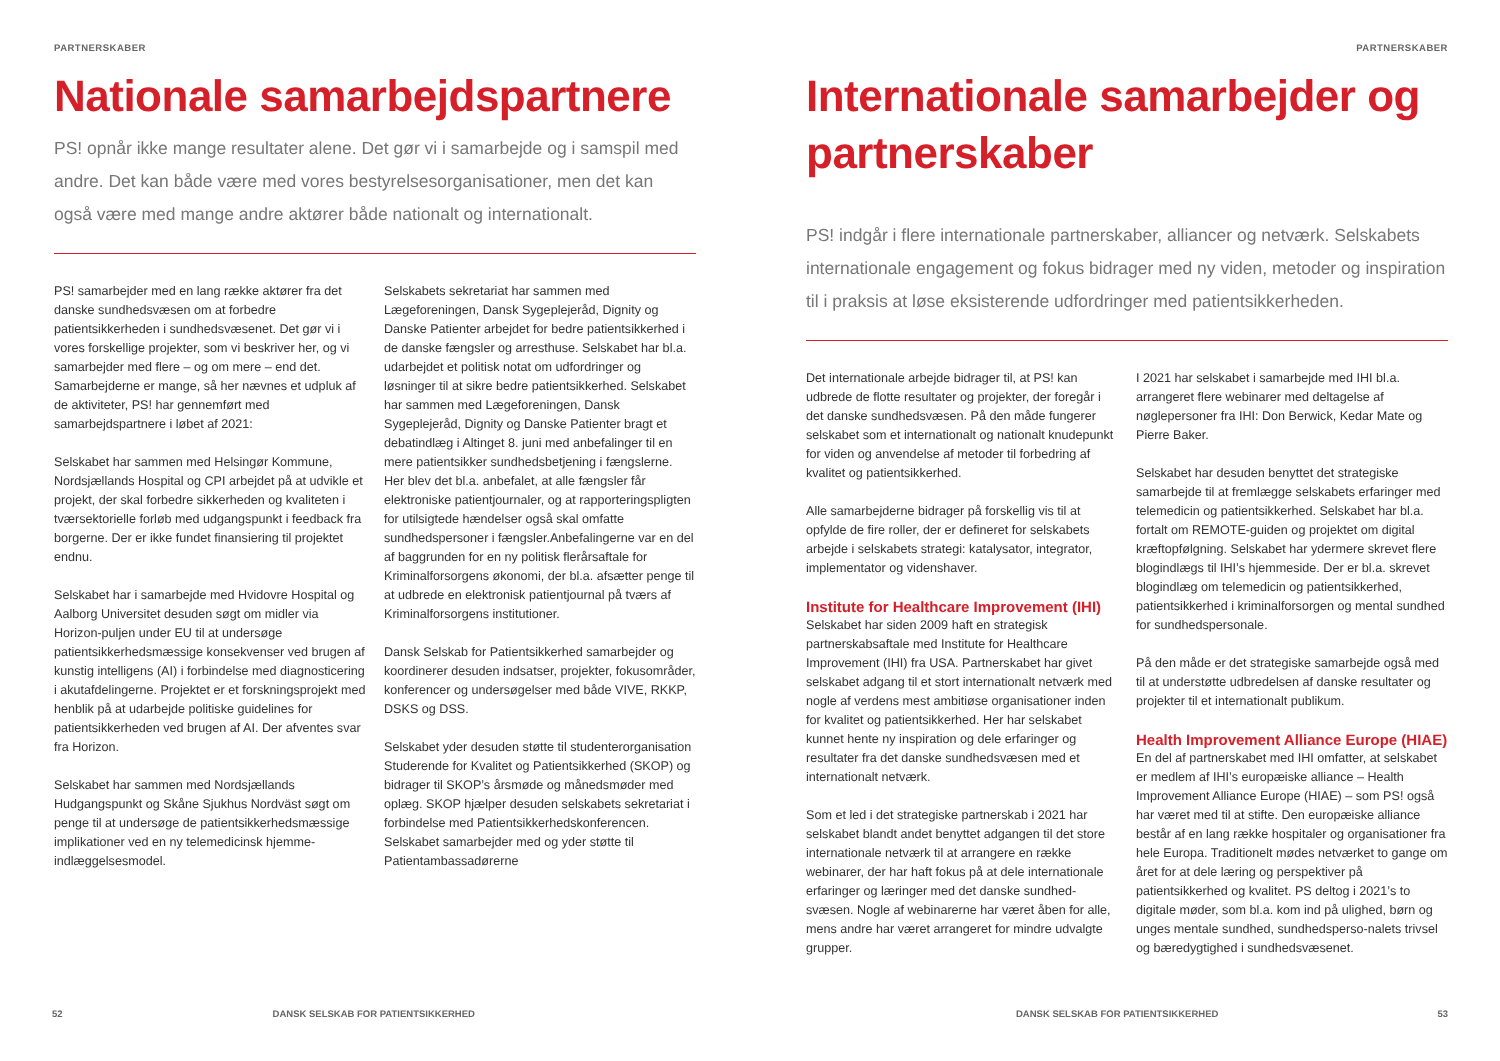PARTNERSKABER
Nationale samarbejdspartnere
PS! opnår ikke mange resultater alene. Det gør vi i samarbejde og i samspil med andre. Det kan både være med vores bestyrelsesorganisationer, men det kan også være med mange andre aktører både nationalt og internationalt.
PS! samarbejder med en lang række aktører fra det danske sundhedsvæsen om at forbedre patientsikkerheden i sundhedsvæsenet. Det gør vi i vores forskellige projekter, som vi beskriver her, og vi samarbejder med flere – og om mere – end det. Samarbejderne er mange, så her nævnes et udpluk af de aktiviteter, PS! har gennemført med samarbejdspartnere i løbet af 2021:
Selskabet har sammen med Helsingør Kommune, Nordsjællands Hospital og CPI arbejdet på at udvikle et projekt, der skal forbedre sikkerheden og kvaliteten i tværsektorielle forløb med udgangspunkt i feedback fra borgerne. Der er ikke fundet finansiering til projektet endnu.
Selskabet har i samarbejde med Hvidovre Hospital og Aalborg Universitet desuden søgt om midler via Horizon-puljen under EU til at undersøge patientsikkerhedsmæssige konsekvenser ved brugen af kunstig intelligens (AI) i forbindelse med diagnosticering i akutafdelingerne. Projektet er et forskningsprojekt med henblik på at udarbejde politiske guidelines for patientsikkerheden ved brugen af AI. Der afventes svar fra Horizon.
Selskabet har sammen med Nordsjællands Hudgangspunkt og Skåne Sjukhus Nordväst søgt om penge til at undersøge de patientsikkerhedsmæssige implikationer ved en ny telemedicinsk hjemme-indlæggelsesmodel.
Selskabets sekretariat har sammen med Lægeforeningen, Dansk Sygeplejeråd, Dignity og Danske Patienter arbejdet for bedre patientsikkerhed i de danske fængsler og arresthuse. Selskabet har bl.a. udarbejdet et politisk notat om udfordringer og løsninger til at sikre bedre patientsikkerhed. Selskabet har sammen med Lægeforeningen, Dansk Sygeplejeråd, Dignity og Danske Patienter bragt et debatindlæg i Altinget 8. juni med anbefalinger til en mere patientsikker sundhedsbetjening i fængslerne. Her blev det bl.a. anbefalet, at alle fængsler får elektroniske patientjournaler, og at rapporteringspligten for utilsigtede hændelser også skal omfatte sundhedspersoner i fængsler.Anbefalingerne var en del af baggrunden for en ny politisk flerårsaftale for Kriminalforsorgens økonomi, der bl.a. afsætter penge til at udbrede en elektronisk patientjournal på tværs af Kriminalforsorgens institutioner.
Dansk Selskab for Patientsikkerhed samarbejder og koordinerer desuden indsatser, projekter, fokusområder, konferencer og undersøgelser med både VIVE, RKKP, DSKS og DSS.
Selskabet yder desuden støtte til studenterorganisation Studerende for Kvalitet og Patientsikkerhed (SKOP) og bidrager til SKOP’s årsmøde og månedsmøder med oplæg. SKOP hjælper desuden selskabets sekretariat i forbindelse med Patientsikkerhedskonferencen. Selskabet samarbejder med og yder støtte til Patientambassadørerne
52 DANSK SELSKAB FOR PATIENTSIKKERHED
PARTNERSKABER
Internationale samarbejder og partnerskaber
PS! indgår i flere internationale partnerskaber, alliancer og netværk. Selskabets internationale engagement og fokus bidrager med ny viden, metoder og inspiration til i praksis at løse eksisterende udfordringer med patientsikkerheden.
Det internationale arbejde bidrager til, at PS! kan udbrede de flotte resultater og projekter, der foregår i det danske sundhedsvæsen. På den måde fungerer selskabet som et internationalt og nationalt knudepunkt for viden og anvendelse af metoder til forbedring af kvalitet og patientsikkerhed.
Alle samarbejderne bidrager på forskellig vis til at opfylde de fire roller, der er defineret for selskabets arbejde i selskabets strategi: katalysator, integrator, implementator og videnshaver.
Institute for Healthcare Improvement (IHI)
Selskabet har siden 2009 haft en strategisk partnerskabsaftale med Institute for Healthcare Improvement (IHI) fra USA. Partnerskabet har givet selskabet adgang til et stort internationalt netværk med nogle af verdens mest ambitiøse organisationer inden for kvalitet og patientsikkerhed. Her har selskabet kunnet hente ny inspiration og dele erfaringer og resultater fra det danske sundhedsvæsen med et internationalt netværk.
Som et led i det strategiske partnerskab i 2021 har selskabet blandt andet benyttet adgangen til det store internationale netværk til at arrangere en række webinarer, der har haft fokus på at dele internationale erfaringer og læringer med det danske sundhed-svæsen. Nogle af webinarerne har været åben for alle, mens andre har været arrangeret for mindre udvalgte grupper.
I 2021 har selskabet i samarbejde med IHI bl.a. arrangeret flere webinarer med deltagelse af nøglepersoner fra IHI: Don Berwick, Kedar Mate og Pierre Baker.
Selskabet har desuden benyttet det strategiske samarbejde til at fremlægge selskabets erfaringer med telemedicin og patientsikkerhed. Selskabet har bl.a. fortalt om REMOTE-guiden og projektet om digital kræftopfølgning. Selskabet har ydermere skrevet flere blogindlægs til IHI’s hjemmeside. Der er bl.a. skrevet blogindlæg om telemedicin og patientsikkerhed, patientsikkerhed i kriminalforsorgen og mental sundhed for sundhedspersonale.
På den måde er det strategiske samarbejde også med til at understøtte udbredelsen af danske resultater og projekter til et internationalt publikum.
Health Improvement Alliance Europe (HIAE)
En del af partnerskabet med IHI omfatter, at selskabet er medlem af IHI’s europæiske alliance – Health Improvement Alliance Europe (HIAE) – som PS! også har været med til at stifte. Den europæiske alliance består af en lang række hospitaler og organisationer fra hele Europa. Traditionelt mødes netværket to gange om året for at dele læring og perspektiver på patientsikkerhed og kvalitet. PS deltog i 2021’s to digitale møder, som bl.a. kom ind på ulighed, børn og unges mentale sundhed, sundhedsperso-nalets trivsel og bæredygtighed i sundhedsvæsenet.
DANSK SELSKAB FOR PATIENTSIKKERHED 53